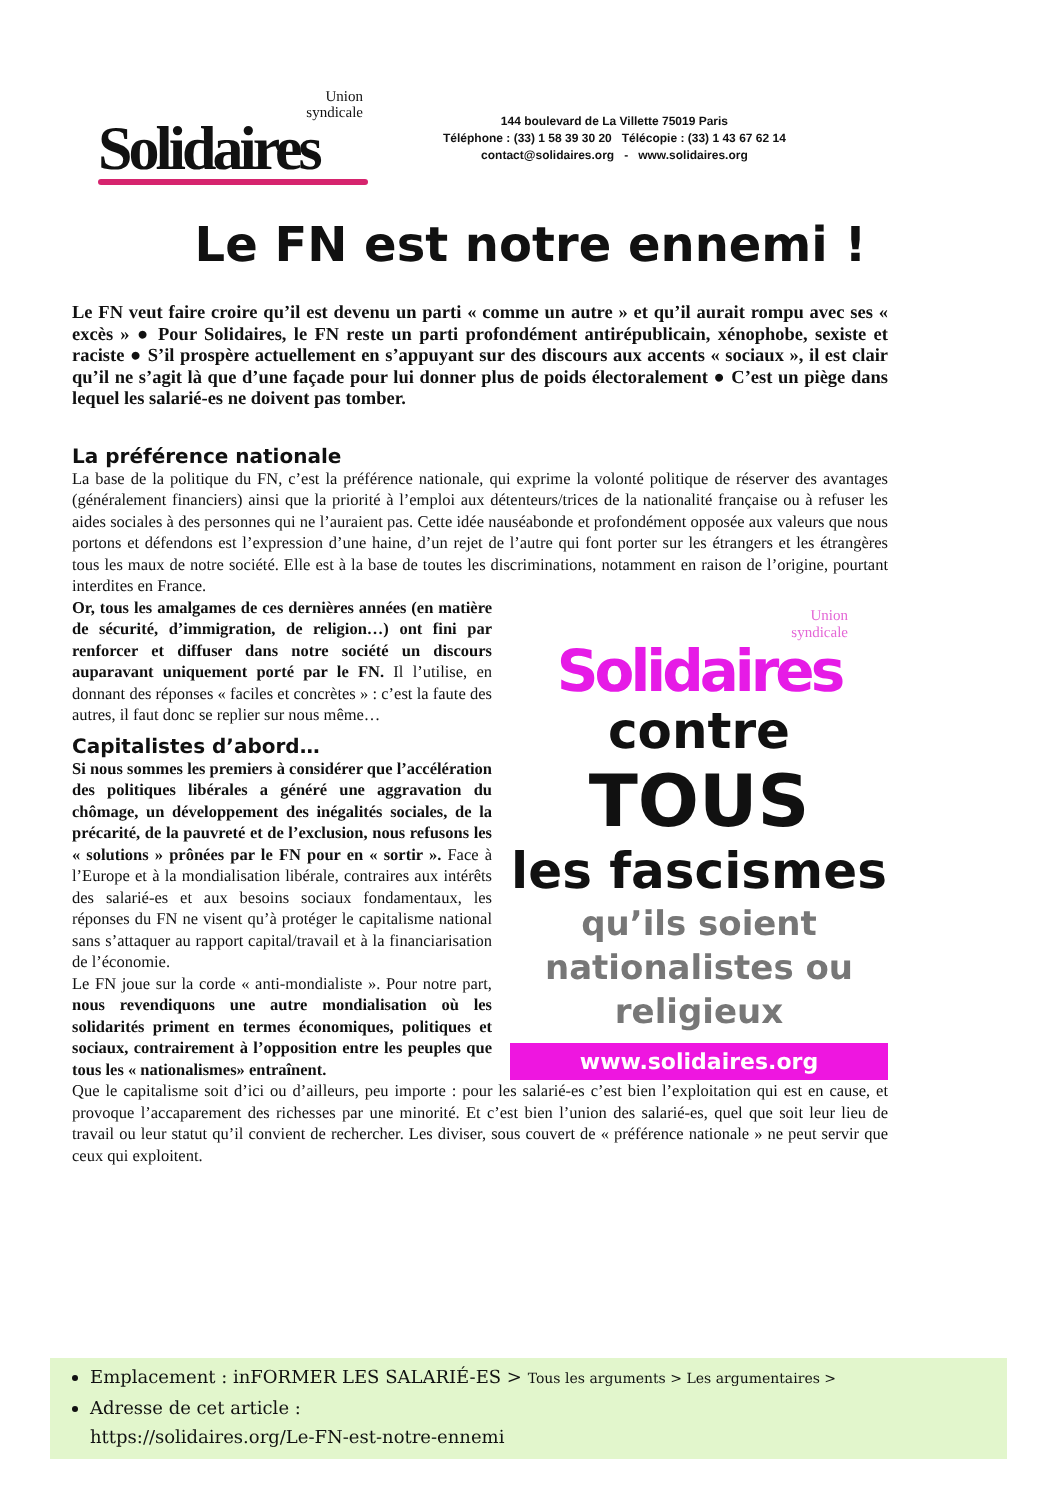Union
syndicale
Solidaires
144 boulevard de La Villette 75019 Paris
Téléphone : (33) 1 58 39 30 20 Télécopie : (33) 1 43 67 62 14
contact@solidaires.org - www.solidaires.org
Le FN est notre ennemi !
Le FN veut faire croire qu’il est devenu un parti « comme un autre » et qu’il aurait rompu avec ses « excès » ● Pour Solidaires, le FN reste un parti profondément antirépublicain, xénophobe, sexiste et raciste ● S’il prospère actuellement en s’appuyant sur des discours aux accents « sociaux », il est clair qu’il ne s’agit là que d’une façade pour lui donner plus de poids électoralement ● C’est un piège dans lequel les salarié-es ne doivent pas tomber.
La préférence nationale
La base de la politique du FN, c’est la préférence nationale, qui exprime la volonté politique de réserver des avantages (généralement financiers) ainsi que la priorité à l’emploi aux détenteurs/trices de la nationalité française ou à refuser les aides sociales à des personnes qui ne l’auraient pas. Cette idée nauséabonde et profondément opposée aux valeurs que nous portons et défendons est l’expression d’une haine, d’un rejet de l’autre qui font porter sur les étrangers et les étrangères tous les maux de notre société. Elle est à la base de toutes les discriminations, notamment en raison de l’origine, pourtant interdites en France.
Or, tous les amalgames de ces dernières années (en matière de sécurité, d’immigration, de religion…) ont fini par renforcer et diffuser dans notre société un discours auparavant uniquement porté par le FN. Il l’utilise, en donnant des réponses « faciles et concrètes » : c’est la faute des autres, il faut donc se replier sur nous même…
Capitalistes d’abord…
Si nous sommes les premiers à considérer que l’accélération des politiques libérales a généré une aggravation du chômage, un développement des inégalités sociales, de la précarité, de la pauvreté et de l’exclusion, nous refusons les « solutions » prônées par le FN pour en « sortir ». Face à l’Europe et à la mondialisation libérale, contraires aux intérêts des salarié-es et aux besoins sociaux fondamentaux, les réponses du FN ne visent qu’à protéger le capitalisme national sans s’attaquer au rapport capital/travail et à la financiarisation de l’économie.
Le FN joue sur la corde « anti-mondialiste ». Pour notre part, nous revendiquons une autre mondialisation où les solidarités priment en termes économiques, politiques et sociaux, contrairement à l’opposition entre les peuples que tous les « nationalismes» entraînent.
Union
syndicale
Solidaires
contre
TOUS
les fascismes
qu’ils soient
nationalistes ou
religieux
www.solidaires.org
Que le capitalisme soit d’ici ou d’ailleurs, peu importe : pour les salarié-es c’est bien l’exploitation qui est en cause, et provoque l’accaparement des richesses par une minorité. Et c’est bien l’union des salarié-es, quel que soit leur lieu de travail ou leur statut qu’il convient de rechercher. Les diviser, sous couvert de « préférence nationale » ne peut servir que ceux qui exploitent.
Emplacement : inFORMER LES SALARIÉ-ES > Tous les arguments > Les argumentaires >
Adresse de cet article :
https://solidaires.org/Le-FN-est-notre-ennemi